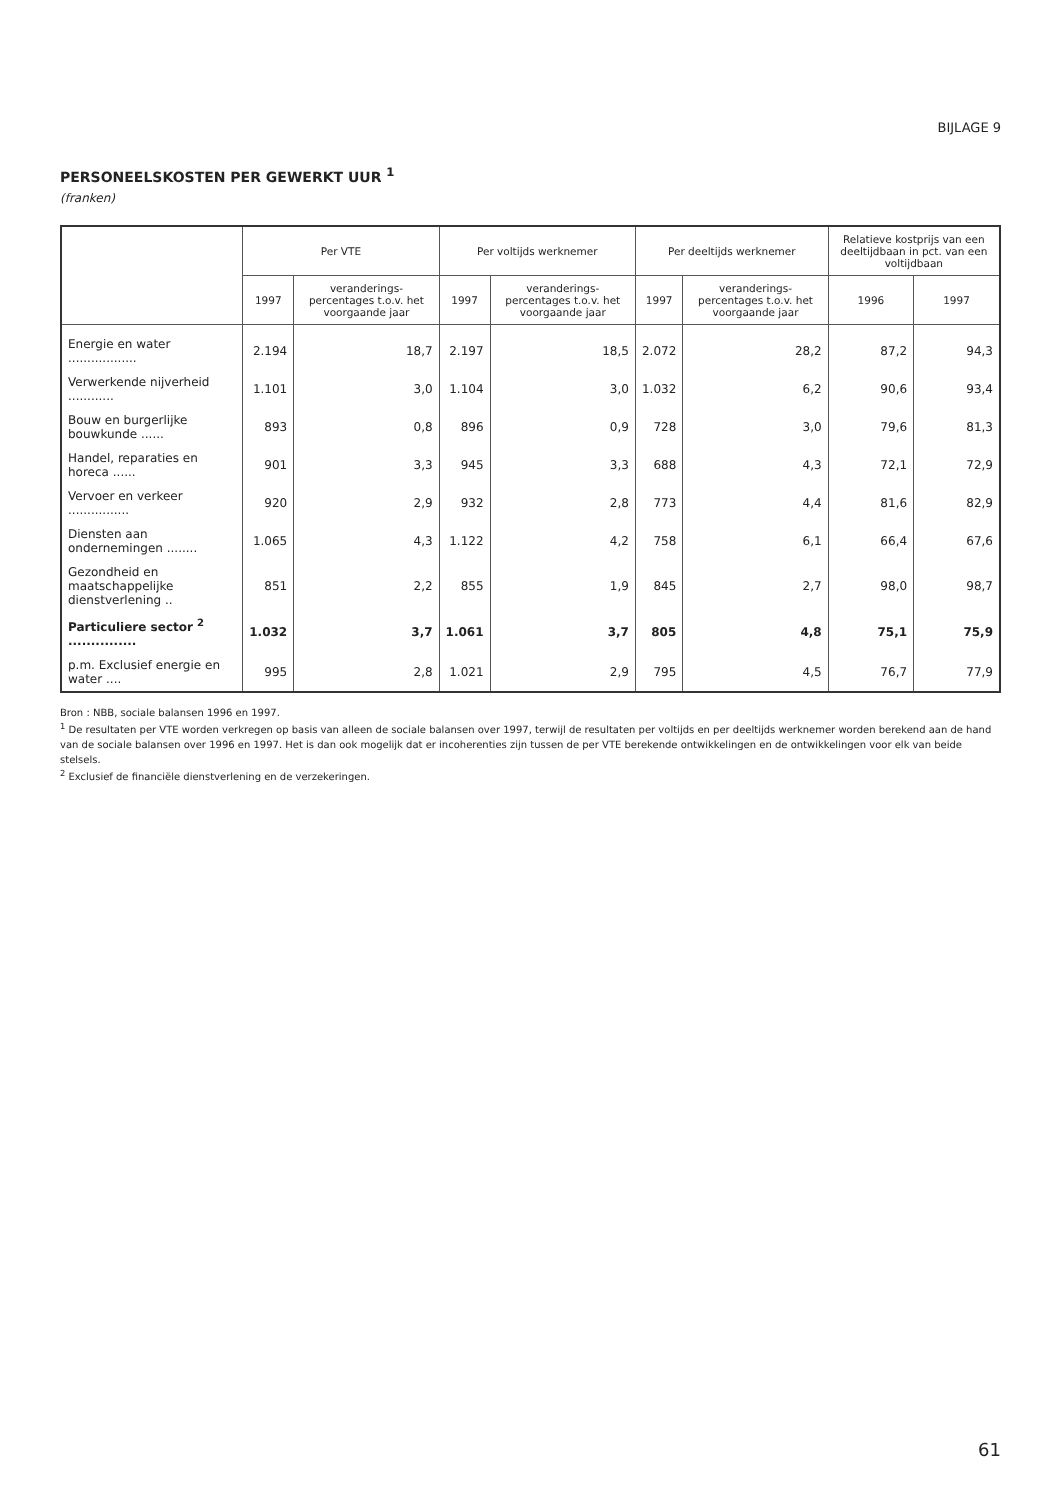BIJLAGE 9
PERSONEELSKOSTEN PER GEWERKT UUR <sup>1</sup>
(franken)
| | Per VTE | | Per voltijds werknemer | | Per deeltijds werknemer | | Relatieve kostprijs van een deeltijdbaan in pct. van een voltijdbaan | |
| --- | --- | --- | --- | --- | --- | --- | --- | --- |
| | 1997 | veranderings-percentages t.o.v. het voorgaande jaar | 1997 | veranderings-percentages t.o.v. het voorgaande jaar | 1997 | veranderings-percentages t.o.v. het voorgaande jaar | 1996 | 1997 |
| Energie en water .................. | 2.194 | 18,7 | 2.197 | 18,5 | 2.072 | 28,2 | 87,2 | 94,3 |
| Verwerkende nijverheid ............ | 1.101 | 3,0 | 1.104 | 3,0 | 1.032 | 6,2 | 90,6 | 93,4 |
| Bouw en burgerlijke bouwkunde ...... | 893 | 0,8 | 896 | 0,9 | 728 | 3,0 | 79,6 | 81,3 |
| Handel, reparaties en horeca ...... | 901 | 3,3 | 945 | 3,3 | 688 | 4,3 | 72,1 | 72,9 |
| Vervoer en verkeer ................ | 920 | 2,9 | 932 | 2,8 | 773 | 4,4 | 81,6 | 82,9 |
| Diensten aan ondernemingen ........ | 1.065 | 4,3 | 1.122 | 4,2 | 758 | 6,1 | 66,4 | 67,6 |
| Gezondheid en maatschappelijke dienstverlening .. | 851 | 2,2 | 855 | 1,9 | 845 | 2,7 | 98,0 | 98,7 |
| Particuliere sector <sup>2</sup> ............... | 1.032 | 3,7 | 1.061 | 3,7 | 805 | 4,8 | 75,1 | 75,9 |
| p.m. Exclusief energie en water .... | 995 | 2,8 | 1.021 | 2,9 | 795 | 4,5 | 76,7 | 77,9 |
Bron : NBB, sociale balansen 1996 en 1997.
<sup>1</sup> De resultaten per VTE worden verkregen op basis van alleen de sociale balansen over 1997, terwijl de resultaten per voltijds en per deeltijds werknemer worden berekend aan de hand van de sociale balansen over 1996 en 1997. Het is dan ook mogelijk dat er incoherenties zijn tussen de per VTE berekende ontwikkelingen en de ontwikkelingen voor elk van beide stelsels.
<sup>2</sup> Exclusief de financiële dienstverlening en de verzekeringen.
61